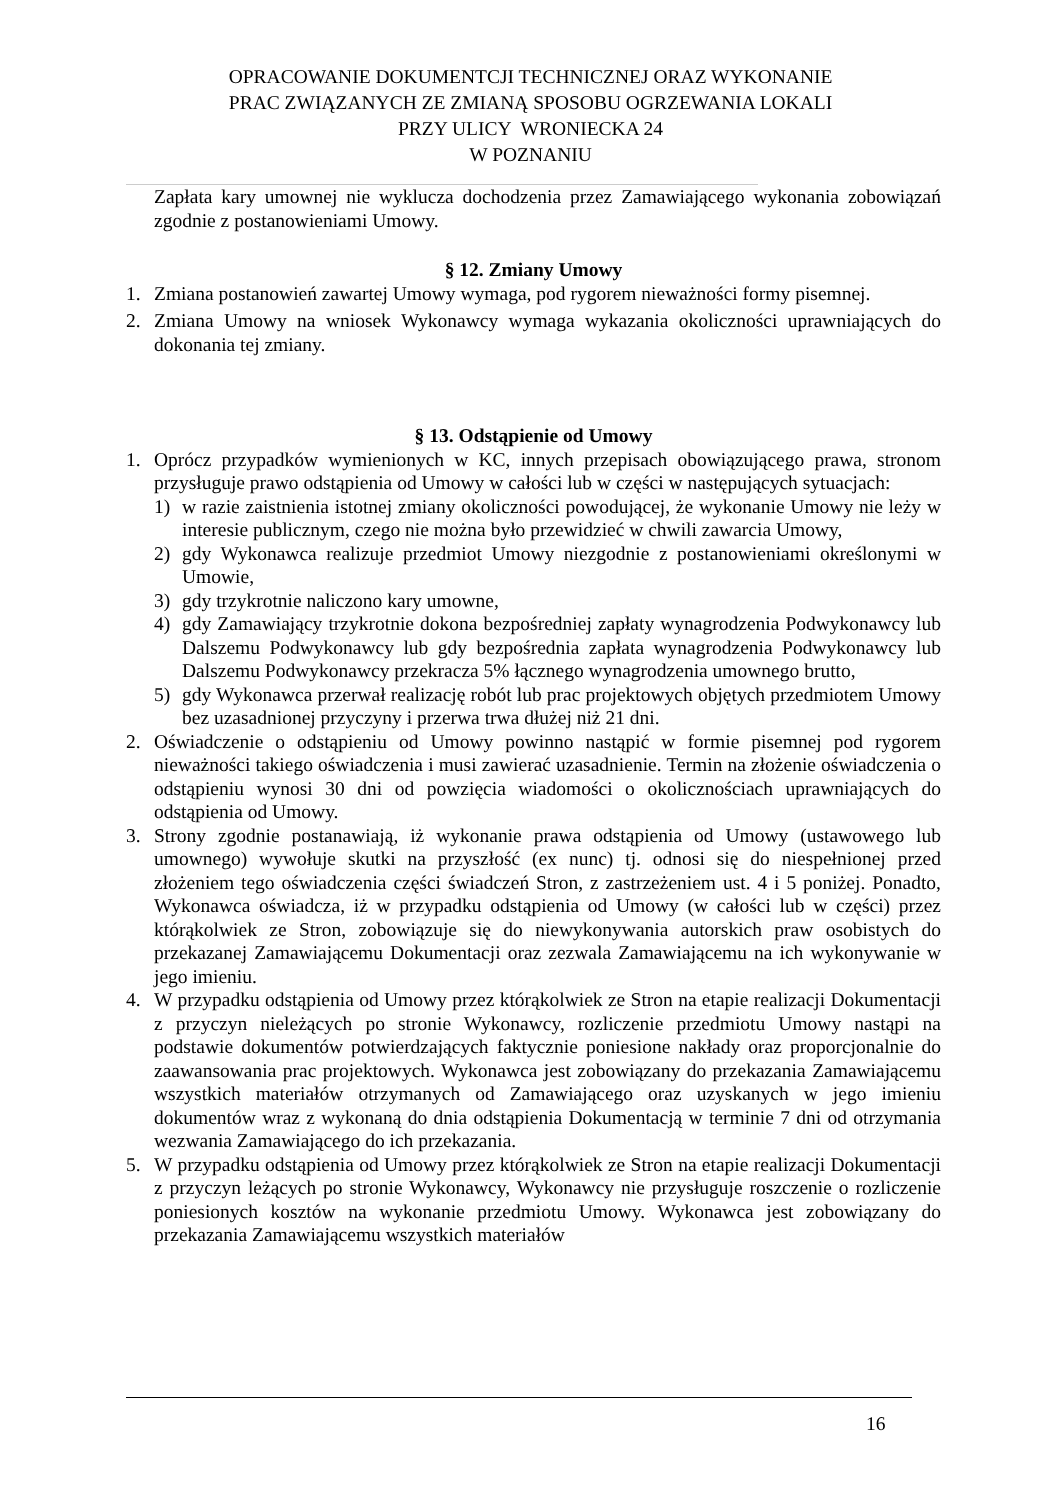OPRACOWANIE DOKUMENTCJI TECHNICZNEJ ORAZ WYKONANIE
PRAC ZWIĄZANYCH ZE ZMIANĄ SPOSOBU OGRZEWANIA LOKALI
PRZY ULICY WRONIECKA 24
W POZNANIU
Zapłata kary umownej nie wyklucza dochodzenia przez Zamawiającego wykonania zobowiązań zgodnie z postanowieniami Umowy.
§ 12. Zmiany Umowy
1. Zmiana postanowień zawartej Umowy wymaga, pod rygorem nieważności formy pisemnej.
2. Zmiana Umowy na wniosek Wykonawcy wymaga wykazania okoliczności uprawniających do dokonania tej zmiany.
§ 13. Odstąpienie od Umowy
1. Oprócz przypadków wymienionych w KC, innych przepisach obowiązującego prawa, stronom przysługuje prawo odstąpienia od Umowy w całości lub w części w następujących sytuacjach:
1) w razie zaistnienia istotnej zmiany okoliczności powodującej, że wykonanie Umowy nie leży w interesie publicznym, czego nie można było przewidzieć w chwili zawarcia Umowy,
2) gdy Wykonawca realizuje przedmiot Umowy niezgodnie z postanowieniami określonymi w Umowie,
3) gdy trzykrotnie naliczono kary umowne,
4) gdy Zamawiający trzykrotnie dokona bezpośredniej zapłaty wynagrodzenia Podwykonawcy lub Dalszemu Podwykonawcy lub gdy bezpośrednia zapłata wynagrodzenia Podwykonawcy lub Dalszemu Podwykonawcy przekracza 5% łącznego wynagrodzenia umownego brutto,
5) gdy Wykonawca przerwał realizację robót lub prac projektowych objętych przedmiotem Umowy bez uzasadnionej przyczyny i przerwa trwa dłużej niż 21 dni.
2. Oświadczenie o odstąpieniu od Umowy powinno nastąpić w formie pisemnej pod rygorem nieważności takiego oświadczenia i musi zawierać uzasadnienie. Termin na złożenie oświadczenia o odstąpieniu wynosi 30 dni od powzięcia wiadomości o okolicznościach uprawniających do odstąpienia od Umowy.
3. Strony zgodnie postanawiają, iż wykonanie prawa odstąpienia od Umowy (ustawowego lub umownego) wywołuje skutki na przyszłość (ex nunc) tj. odnosi się do niespełnionej przed złożeniem tego oświadczenia części świadczeń Stron, z zastrzeżeniem ust. 4 i 5 poniżej. Ponadto, Wykonawca oświadcza, iż w przypadku odstąpienia od Umowy (w całości lub w części) przez którąkolwiek ze Stron, zobowiązuje się do niewykonywania autorskich praw osobistych do przekazanej Zamawiającemu Dokumentacji oraz zezwala Zamawiającemu na ich wykonywanie w jego imieniu.
4. W przypadku odstąpienia od Umowy przez którąkolwiek ze Stron na etapie realizacji Dokumentacji z przyczyn nieleżących po stronie Wykonawcy, rozliczenie przedmiotu Umowy nastąpi na podstawie dokumentów potwierdzających faktycznie poniesione nakłady oraz proporcjonalnie do zaawansowania prac projektowych. Wykonawca jest zobowiązany do przekazania Zamawiającemu wszystkich materiałów otrzymanych od Zamawiającego oraz uzyskanych w jego imieniu dokumentów wraz z wykonaną do dnia odstąpienia Dokumentacją w terminie 7 dni od otrzymania wezwania Zamawiającego do ich przekazania.
5. W przypadku odstąpienia od Umowy przez którąkolwiek ze Stron na etapie realizacji Dokumentacji z przyczyn leżących po stronie Wykonawcy, Wykonawcy nie przysługuje roszczenie o rozliczenie poniesionych kosztów na wykonanie przedmiotu Umowy. Wykonawca jest zobowiązany do przekazania Zamawiającemu wszystkich materiałów
16